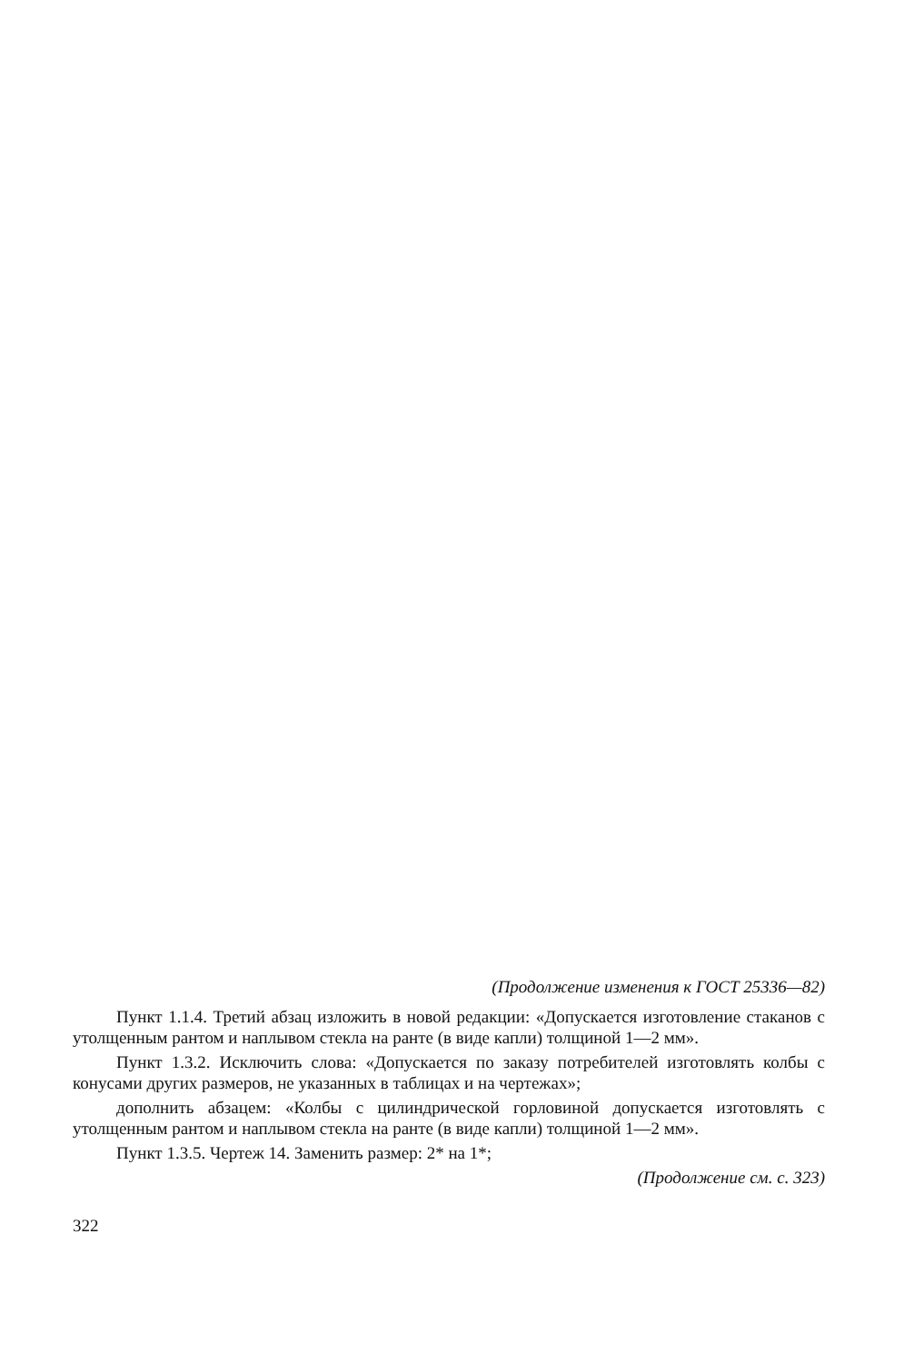(Продолжение изменения к ГОСТ 25336—82)
Пункт 1.1.4. Третий абзац изложить в новой редакции: «Допускается изготовление стаканов с утолщенным рантом и наплывом стекла на ранте (в виде капли) толщиной 1—2 мм».
Пункт 1.3.2. Исключить слова: «Допускается по заказу потребителей изготовлять колбы с конусами других размеров, не указанных в таблицах и на чертежах»;
дополнить абзацем: «Колбы с цилиндрической горловиной допускается изготовлять с утолщенным рантом и наплывом стекла на ранте (в виде капли) толщиной 1—2 мм».
Пункт 1.3.5. Чертеж 14. Заменить размер: 2* на 1*;
(Продолжение см. с. 323)
322